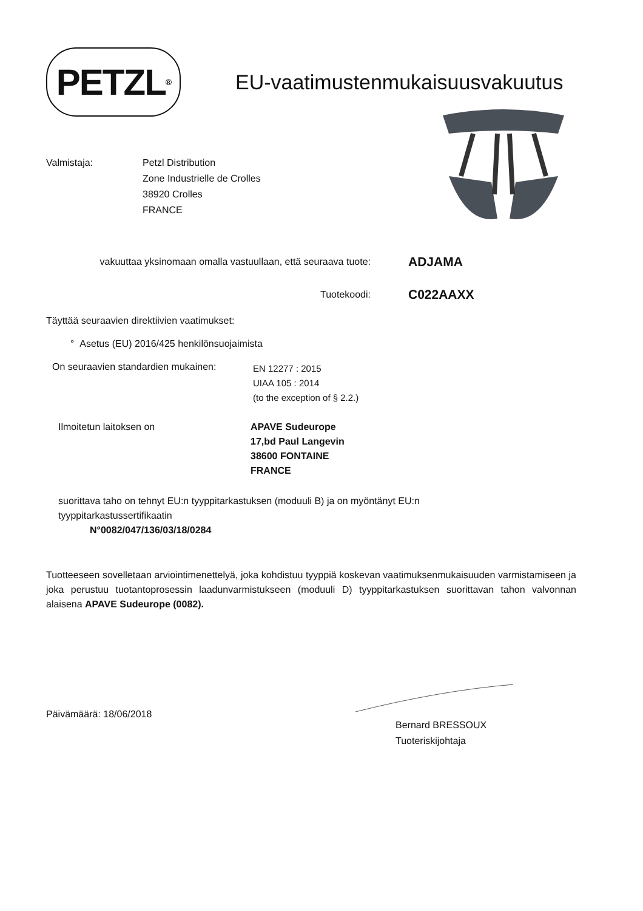PETZL<sup>®</sup>
EU-vaatimustenmukaisuusvakuutus
Valmistaja: Petzl Distribution
Zone Industrielle de Crolles
38920 Crolles
FRANCE
vakuuttaa yksinomaan omalla vastuullaan, että seuraava tuote:
ADJAMA
Tuotekoodi:
C022AAXX
Täyttää seuraavien direktiivien vaatimukset:
° Asetus (EU) 2016/425 henkilönsuojaimista
On seuraavien standardien mukainen:
EN 12277 : 2015
UIAA 105 : 2014
(to the exception of § 2.2.)
Ilmoitetun laitoksen on APAVE Sudeurope
17,bd Paul Langevin
38600 FONTAINE
FRANCE
suorittava taho on tehnyt EU:n tyyppitarkastuksen (moduuli B) ja on myöntänyt EU:n
tyyppitarkastussertifikaatin
N°0082/047/136/03/18/0284
Tuotteeseen sovelletaan arviointimenettelyä, joka kohdistuu tyyppiä koskevan vaatimuksenmukaisuuden varmistamiseen ja joka perustuu tuotantoprosessin laadunvarmistukseen (moduuli D) tyyppitarkastuksen suorittavan tahon valvonnan alaisena APAVE Sudeurope (0082).
Päivämäärä: 18/06/2018
Bernard BRESSOUX
Tuoteriskijohtaja